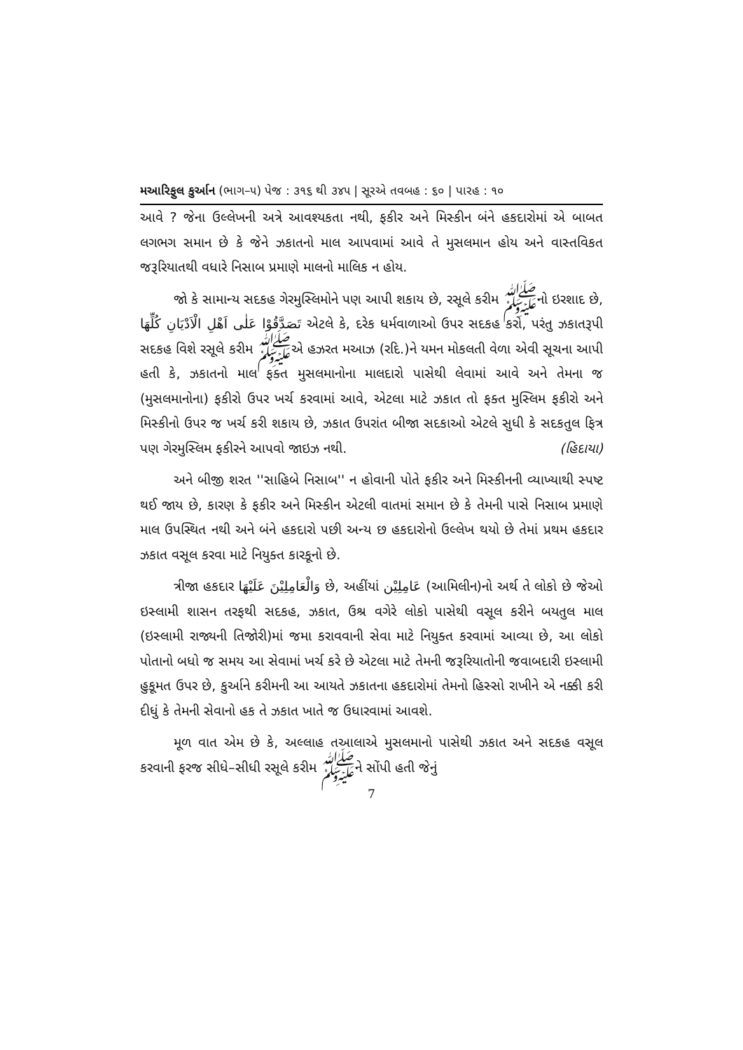મઆરિફુલ કુર્આન (ભાગ–૫) પેજ : ૩૧૬ થી ૩૪૫ | સૂરએ તવબહ : ૬૦ | પારહ : ૧૦
આવે ? જેના ઉલ્લેખની અત્રે આવશ્યકતા નથી, ફકીર અને મિસ્કીન બંને હકદારોમાં એ બાબત લગભગ સમાન છે કે જેને ઝકાતનો માલ આપવામાં આવે તે મુસલમાન હોય અને વાસ્તવિકત જરૂરિયાતથી વધારે નિસાબ પ્રમાણે માલનો માલિક ન હોય.
જો કે સામાન્ય સદકહ ગેરમુસ્લિમોને પણ આપી શકાય છે, રસૂલે કરીમ ﷺનો ઇરશાદ છે, تَصَدَّقُوْا عَلٰى اَهْلِ الْاَدْيَانِ كُلِّهَا એટલે કે, દરેક ધર્મવાળાઓ ઉપર સદકહ કરો, પરંતુ ઝકાતરૂપી સદકહ વિશે રસૂલે કરીમ ﷺએ હઝરત મઆઝ (રદિ.)ને યમન મોકલતી વેળા એવી સૂચના આપી હતી કે, ઝકાતનો માલ ફક્ત મુસલમાનોના માલદારો પાસેથી લેવામાં આવે અને તેમના જ (મુસલમાનોના) ફકીરો ઉપર ખર્ચ કરવામાં આવે, એટલા માટે ઝકાત તો ફક્ત મુસ્લિમ ફકીરો અને મિસ્કીનો ઉપર જ ખર્ચ કરી શકાય છે, ઝકાત ઉપરાંત બીજા સદકાઓ એટલે સુધી કે સદકતુલ ફિત્ર પણ ગેરમુસ્લિમ ફકીરને આપવો જાઇઝ નથી. (હિદાયા)
અને બીજી શરત ''સાહિબે નિસાબ'' ન હોવાની પોતે ફકીર અને મિસ્કીનની વ્યાખ્યાથી સ્પષ્ટ થઈ જાય છે, કારણ કે ફકીર અને મિસ્કીન એટલી વાતમાં સમાન છે કે તેમની પાસે નિસાબ પ્રમાણે માલ ઉપસ્થિત નથી અને બંને હકદારો પછી અન્ય છ હકદારોનો ઉલ્લેખ થયો છે તેમાં પ્રથમ હકદાર ઝકાત વસૂલ કરવા માટે નિયુક્ત કારકૂનો છે.
ત્રીજા હકદાર وَالْعَامِلِيْنَ عَلَيْهَا છે, અહીંયાં عَامِلِيْن (આમિલીન)નો અર્થ તે લોકો છે જેઓ ઇસ્લામી શાસન તરફથી સદકહ, ઝકાત, ઉશ્ર વગેરે લોકો પાસેથી વસૂલ કરીને બયતુલ માલ (ઇસ્લામી રાજ્યની તિજોરી)માં જમા કરાવવાની સેવા માટે નિયુક્ત કરવામાં આવ્યા છે, આ લોકો પોતાનો બધો જ સમય આ સેવામાં ખર્ચ કરે છે એટલા માટે તેમની જરૂરિયાતોની જવાબદારી ઇસ્લામી હુકૂમત ઉપર છે, કુર્આને કરીમની આ આયતે ઝકાતના હકદારોમાં તેમનો હિસ્સો રાખીને એ નક્કી કરી દીધું કે તેમની સેવાનો હક તે ઝકાત ખાતે જ ઉધારવામાં આવશે.
મૂળ વાત એમ છે કે, અલ્લાહ તઆલાએ મુસલમાનો પાસેથી ઝકાત અને સદકહ વસૂલ કરવાની ફરજ સીધે–સીધી રસૂલે કરીમ ﷺને સોંપી હતી જેનું
7